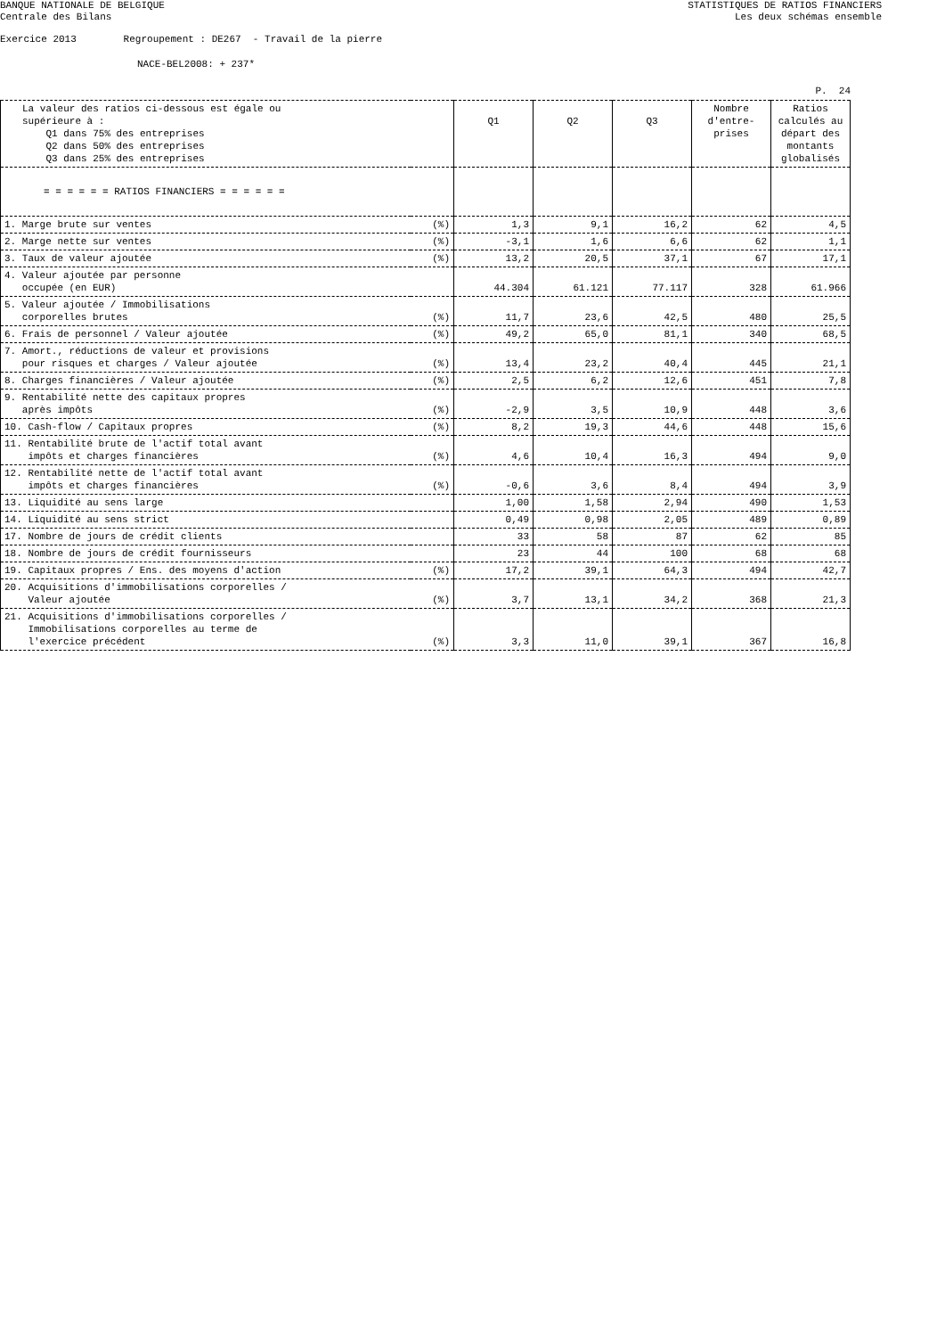BANQUE NATIONALE DE BELGIQUE
Centrale des Bilans
STATISTIQUES DE RATIOS FINANCIERS
Les deux schémas ensemble
Exercice 2013 Regroupement : DE267 - Travail de la pierre
NACE-BEL2008: + 237*
P. 24
| La valeur des ratios ci-dessous est égale ou supérieure à : Q1 dans 75% des entreprises Q2 dans 50% des entreprises Q3 dans 25% des entreprises | | Q1 | Q2 | Q3 | Nombre d'entre- prises | Ratios calculés au départ des montants globalisés |
| --- | --- | --- | --- | --- | --- | --- |
| = = = = = = RATIOS FINANCIERS = = = = = = | | | | | | |
| 1. Marge brute sur ventes | (%) | 1,3 | 9,1 | 16,2 | 62 | 4,5 |
| 2. Marge nette sur ventes | (%) | -3,1 | 1,6 | 6,6 | 62 | 1,1 |
| 3. Taux de valeur ajoutée | (%) | 13,2 | 20,5 | 37,1 | 67 | 17,1 |
| 4. Valeur ajoutée par personne occupée (en EUR) | | 44.304 | 61.121 | 77.117 | 328 | 61.966 |
| 5. Valeur ajoutée / Immobilisations corporelles brutes | (%) | 11,7 | 23,6 | 42,5 | 480 | 25,5 |
| 6. Frais de personnel / Valeur ajoutée | (%) | 49,2 | 65,0 | 81,1 | 340 | 68,5 |
| 7. Amort., réductions de valeur et provisions pour risques et charges / Valeur ajoutée | (%) | 13,4 | 23,2 | 40,4 | 445 | 21,1 |
| 8. Charges financières / Valeur ajoutée | (%) | 2,5 | 6,2 | 12,6 | 451 | 7,8 |
| 9. Rentabilité nette des capitaux propres après impôts | (%) | -2,9 | 3,5 | 10,9 | 448 | 3,6 |
| 10. Cash-flow / Capitaux propres | (%) | 8,2 | 19,3 | 44,6 | 448 | 15,6 |
| 11. Rentabilité brute de l'actif total avant impôts et charges financières | (%) | 4,6 | 10,4 | 16,3 | 494 | 9,0 |
| 12. Rentabilité nette de l'actif total avant impôts et charges financières | (%) | -0,6 | 3,6 | 8,4 | 494 | 3,9 |
| 13. Liquidité au sens large | | 1,00 | 1,58 | 2,94 | 490 | 1,53 |
| 14. Liquidité au sens strict | | 0,49 | 0,98 | 2,05 | 489 | 0,89 |
| 17. Nombre de jours de crédit clients | | 33 | 58 | 87 | 62 | 85 |
| 18. Nombre de jours de crédit fournisseurs | | 23 | 44 | 100 | 68 | 68 |
| 19. Capitaux propres / Ens. des moyens d'action | (%) | 17,2 | 39,1 | 64,3 | 494 | 42,7 |
| 20. Acquisitions d'immobilisations corporelles / Valeur ajoutée | (%) | 3,7 | 13,1 | 34,2 | 368 | 21,3 |
| 21. Acquisitions d'immobilisations corporelles / Immobilisations corporelles au terme de l'exercice précédent | (%) | 3,3 | 11,0 | 39,1 | 367 | 16,8 |